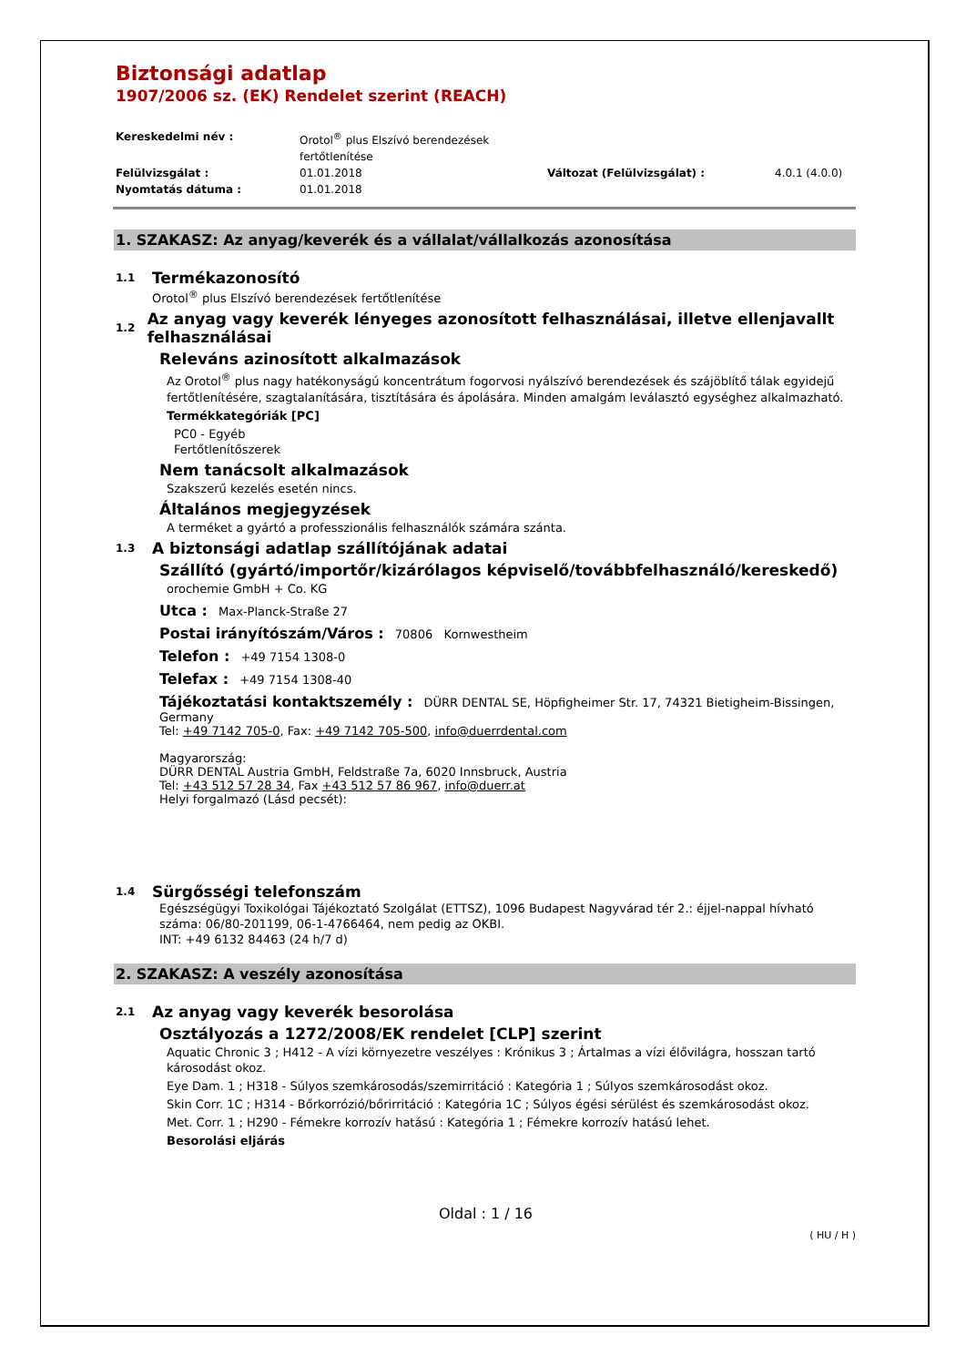Biztonsági adatlap
1907/2006 sz. (EK) Rendelet szerint (REACH)
Kereskedelmi név : Orotol<sup>®</sup> plus Elszívó berendezések fertőtlenítése Felülvizsgálat : 01.01.2018 Változat (Felülvizsgálat) : 4.0.1 (4.0.0) Nyomtatás dátuma : 01.01.2018
1. SZAKASZ: Az anyag/keverék és a vállalat/vállalkozás azonosítása
1.1 Termékazonosító
Orotol<sup>®</sup> plus Elszívó berendezések fertőtlenítése
1.2 Az anyag vagy keverék lényeges azonosított felhasználásai, illetve ellenjavallt felhasználásai
Releváns azinosított alkalmazások
Az Orotol<sup>®</sup> plus nagy hatékonyságú koncentrátum fogorvosi nyálszívó berendezések és szájöblítő tálak egyidejű fertőtlenítésére, szagtalanítására, tisztítására és ápolására. Minden amalgám leválasztó egységhez alkalmazható.
Termékkategóriák [PC]
PC0 - Egyéb
Fertőtlenítőszerek
Nem tanácsolt alkalmazások
Szakszerű kezelés esetén nincs.
Általános megjegyzések
A terméket a gyártó a professzionális felhasználók számára szánta.
1.3 A biztonsági adatlap szállítójának adatai
Szállító (gyártó/importőr/kizárólagos képviselő/továbbfelhasználó/kereskedő)
orochemie GmbH + Co. KG
Utca : Max-Planck-Straße 27
Postai irányítószám/Város : 70806 Kornwestheim
Telefon : +49 7154 1308-0
Telefax : +49 7154 1308-40
Tájékoztatási kontaktszemély : DÜRR DENTAL SE, Höpfigheimer Str. 17, 74321 Bietigheim-Bissingen, Germany
Tel: +49 7142 705-0, Fax: +49 7142 705-500, info@duerrdental.com
Magyarország:
DÜRR DENTAL Austria GmbH, Feldstraße 7a, 6020 Innsbruck, Austria
Tel: +43 512 57 28 34, Fax +43 512 57 86 967, info@duerr.at
Helyi forgalmazó (Lásd pecsét):
1.4 Sürgősségi telefonszám
Egészségügyi Toxikológai Tájékoztató Szolgálat (ETTSZ), 1096 Budapest Nagyvárad tér 2.: éjjel-nappal hívható száma: 06/80-201199, 06-1-4766464, nem pedig az OKBI.
INT: +49 6132 84463 (24 h/7 d)
2. SZAKASZ: A veszély azonosítása
2.1 Az anyag vagy keverék besorolása
Osztályozás a 1272/2008/EK rendelet [CLP] szerint
Aquatic Chronic 3 ; H412 - A vízi környezetre veszélyes : Krónikus 3 ; Ártalmas a vízi élővilágra, hosszan tartó károsodást okoz.
Eye Dam. 1 ; H318 - Súlyos szemkárosodás/szemirritáció : Kategória 1 ; Súlyos szemkárosodást okoz.
Skin Corr. 1C ; H314 - Bőrkorrózió/bőrirritáció : Kategória 1C ; Súlyos égési sérülést és szemkárosodást okoz.
Met. Corr. 1 ; H290 - Fémekre korrozív hatású : Kategória 1 ; Fémekre korrozív hatású lehet.
Besorolási eljárás
Oldal : 1 / 16
( HU / H )